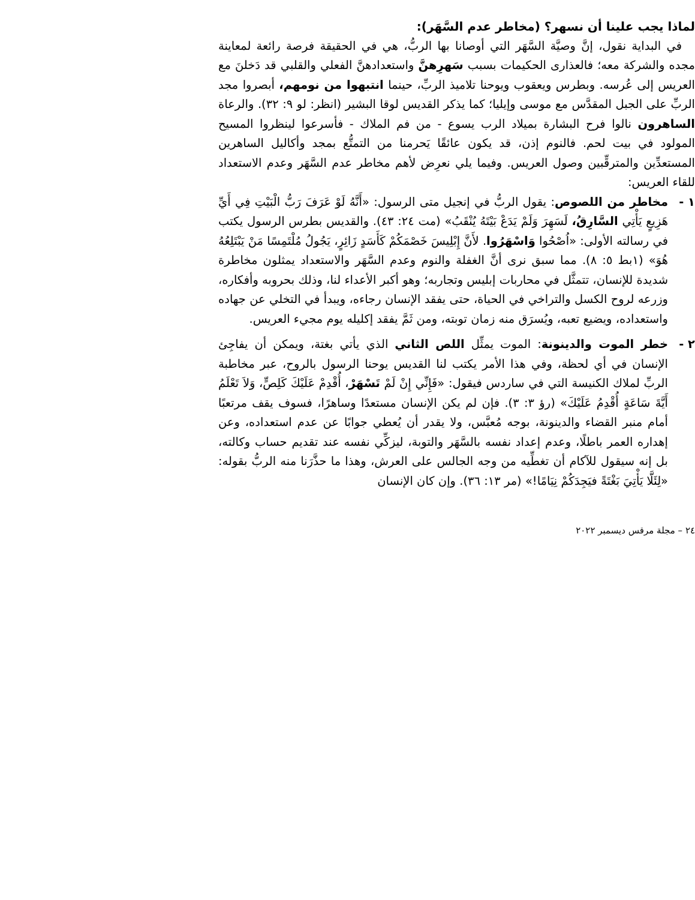لماذا يجب علينا أن نسهر؟ (مخاطر عدم السَّهَر):
في البداية نقول، إنَّ وصيَّة السَّهَر التي أوصانا بها الربُّ، هي في الحقيقة فرصة رائعة لمعاينة مجده والشركة معه؛ فالعذارى الحكيمات بسبب سَهرِهنَّ واستعدادهنَّ الفعلي والقلبي قد دَخلنَ مع العريس إلى عُرسه. وبطرس ويعقوب ويوحنا تلاميذ الربِّ، حينما انتبهوا من نومهم، أبصروا مجد الربِّ على الجبل المقدَّس مع موسى وإيليا؛ كما يذكر القديس لوقا البشير (انظر: لو ٩: ٣٢). والرعاة الساهرون نالوا فرح البشارة بميلاد الرب يسوع - من فم الملاك - فأسرعوا لينظروا المسيح المولود في بيت لحم. فالنوم إذن، قد يكون عائقًا يَحرمنا من التمتُّع بمجد وأكاليل الساهرين المستعدِّين والمترقِّبين وصول العريس. وفيما يلي نعرِض لأهم مخاطر عدم السَّهَر وعدم الاستعداد للقاء العريس:
١ - مخاطر من اللصوص: يقول الربُّ في إنجيل متى الرسول: «أَنَّهُ لَوْ عَرَفَ رَبُّ الْبَيْتِ فِي أَيِّ هَزِيعٍ يَأْتِي السَّارِقُ، لَسَهِرَ وَلَمْ يَدَعْ بَيْتَهُ يُنْقَبُ» (مت ٢٤: ٤٣). والقديس بطرس الرسول يكتب في رسالته الأولى: «اُصْحُوا وَاسْهَرُوا. لأَنَّ إِبْلِيسَ خَصْمَكُمْ كَأَسَدٍ زَائِرٍ، يَجُولُ مُلْتَمِسًا مَنْ يَبْتَلِعُهُ هُوَ» (١بط ٥: ٨). مما سبق نرى أنَّ الغفلة والنوم وعدم السَّهَر والاستعداد يمثلون مخاطرة شديدة للإنسان، تتمثَّل في محاربات إبليس وتجاربه؛ وهو أكبر الأعداء لنا، وذلك بحروبه وأفكاره، وزرعه لروح الكسل والتراخي في الحياة، حتى يفقد الإنسان رجاءه، ويبدأ في التخلي عن جهاده واستعداده، ويضيع تعبه، ويُسرَق منه زمان توبته، ومن ثَمَّ يفقد إكليله يوم مجيء العريس.
٢ - خطر الموت والدينونة: الموت يمثِّل اللص الثاني الذي يأتي بغتة، ويمكن أن يفاجِئ الإنسان في أي لحظة، وفي هذا الأمر يكتب لنا القديس يوحنا الرسول بالروح، عبر مخاطبة الربِّ لملاك الكنيسة التي في ساردس فيقول: «فَإِنِّي إِنْ لَمْ تَسْهَرْ، أُقْدِمْ عَلَيْكَ كَلِصٍّ، وَلاَ تَعْلَمُ أَيَّةَ سَاعَةٍ أُقْدِمُ عَلَيْكَ» (رؤ ٣: ٣). فإن لم يكن الإنسان مستعدًا وساهرًا، فسوف يقف مرتعبًا أمام منبر القضاء والدينونة، بوجه مُعبَّس، ولا يقدر أن يُعطي جوابًا عن عدم استعداده، وعن إهداره العمر باطلًا، وعدم إعداد نفسه بالسَّهَر والتوبة، ليزكِّي نفسه عند تقديم حساب وكالته، بل إنه سيقول للآكام أن تغطِّيه من وجه الجالس على العرش، وهذا ما حذَّرَنا منه الربُّ بقوله: «لِئَلَّا يَأْتِيَ بَغْتَةً فيَجِدَكُمْ نِيَامًا!» (مر ١٣: ٣٦). وإن كان الإنسان
٢٤ – مجلة مرقس ديسمبر ٢٠٢٢